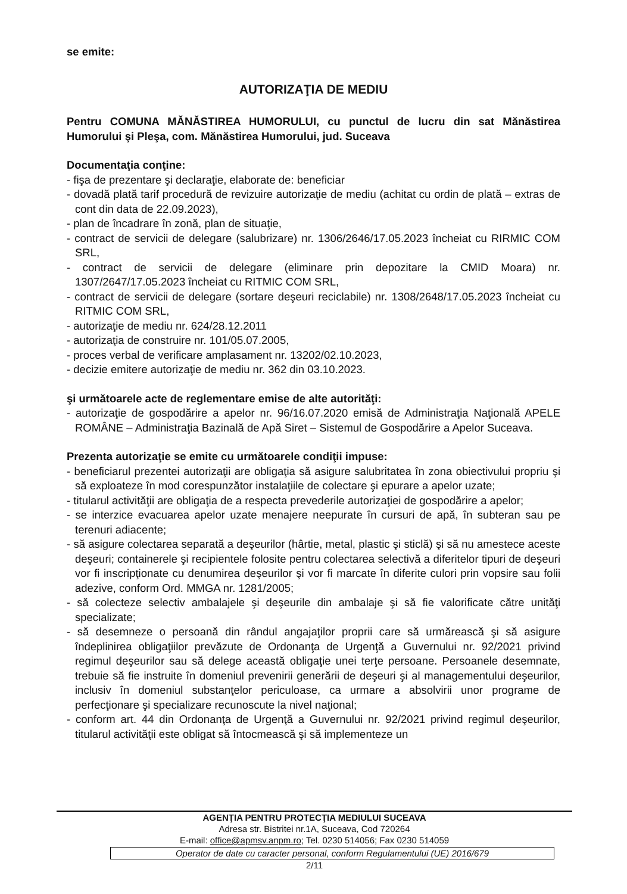se emite:
AUTORIZAŢIA DE MEDIU
Pentru COMUNA MĂNĂSTIREA HUMORULUI, cu punctul de lucru din sat Mănăstirea Humorului şi Pleşa, com. Mănăstirea Humorului, jud. Suceava
Documentaţia conţine:
- fişa de prezentare şi declaraţie, elaborate de: beneficiar
- dovadă plată tarif procedură de revizuire autorizaţie de mediu (achitat cu ordin de plată – extras de cont din data de 22.09.2023),
- plan de încadrare în zonă, plan de situaţie,
- contract de servicii de delegare (salubrizare) nr. 1306/2646/17.05.2023 încheiat cu RIRMIC COM SRL,
- contract de servicii de delegare (eliminare prin depozitare la CMID Moara) nr. 1307/2647/17.05.2023 încheiat cu RITMIC COM SRL,
- contract de servicii de delegare (sortare deşeuri reciclabile) nr. 1308/2648/17.05.2023 încheiat cu RITMIC COM SRL,
- autorizaţie de mediu nr. 624/28.12.2011
- autorizaţia de construire nr. 101/05.07.2005,
- proces verbal de verificare amplasament nr. 13202/02.10.2023,
- decizie emitere autorizaţie de mediu nr. 362 din 03.10.2023.
şi următoarele acte de reglementare emise de alte autorităţi:
- autorizaţie de gospodărire a apelor nr. 96/16.07.2020 emisă de Administraţia Naţională APELE ROMÂNE – Administraţia Bazinală de Apă Siret – Sistemul de Gospodărire a Apelor Suceava.
Prezenta autorizaţie se emite cu următoarele condiţii impuse:
- beneficiarul prezentei autorizaţii are obligaţia să asigure salubritatea în zona obiectivului propriu şi să exploateze în mod corespunzător instalaţiile de colectare şi epurare a apelor uzate;
- titularul activităţii are obligaţia de a respecta prevederile autorizaţiei de gospodărire a apelor;
- se interzice evacuarea apelor uzate menajere neepurate în cursuri de apă, în subteran sau pe terenuri adiacente;
- să asigure colectarea separată a deşeurilor (hârtie, metal, plastic şi sticlă) şi să nu amestece aceste deşeuri; containerele şi recipientele folosite pentru colectarea selectivă a diferitelor tipuri de deşeuri vor fi inscripţionate cu denumirea deşeurilor şi vor fi marcate în diferite culori prin vopsire sau folii adezive, conform Ord. MMGA nr. 1281/2005;
- să colecteze selectiv ambalajele şi deşeurile din ambalaje şi să fie valorificate către unităţi specializate;
- să desemneze o persoană din rândul angajaţilor proprii care să urmărească şi să asigure îndeplinirea obligaţiilor prevăzute de Ordonanţa de Urgenţă a Guvernului nr. 92/2021 privind regimul deşeurilor sau să delege această obligaţie unei terţe persoane. Persoanele desemnate, trebuie să fie instruite în domeniul prevenirii generării de deşeuri şi al managementului deşeurilor, inclusiv în domeniul substanţelor periculoase, ca urmare a absolvirii unor programe de perfecţionare şi specializare recunoscute la nivel naţional;
- conform art. 44 din Ordonanţa de Urgenţă a Guvernului nr. 92/2021 privind regimul deşeurilor, titularul activităţii este obligat să întocmească şi să implementeze un
AGENŢIA PENTRU PROTECŢIA MEDIULUI SUCEAVA
Adresa str. Bistritei nr.1A, Suceava, Cod 720264
E-mail: office@apmsv.anpm.ro; Tel. 0230 514056; Fax 0230 514059
Operator de date cu caracter personal, conform Regulamentului (UE) 2016/679
2/11